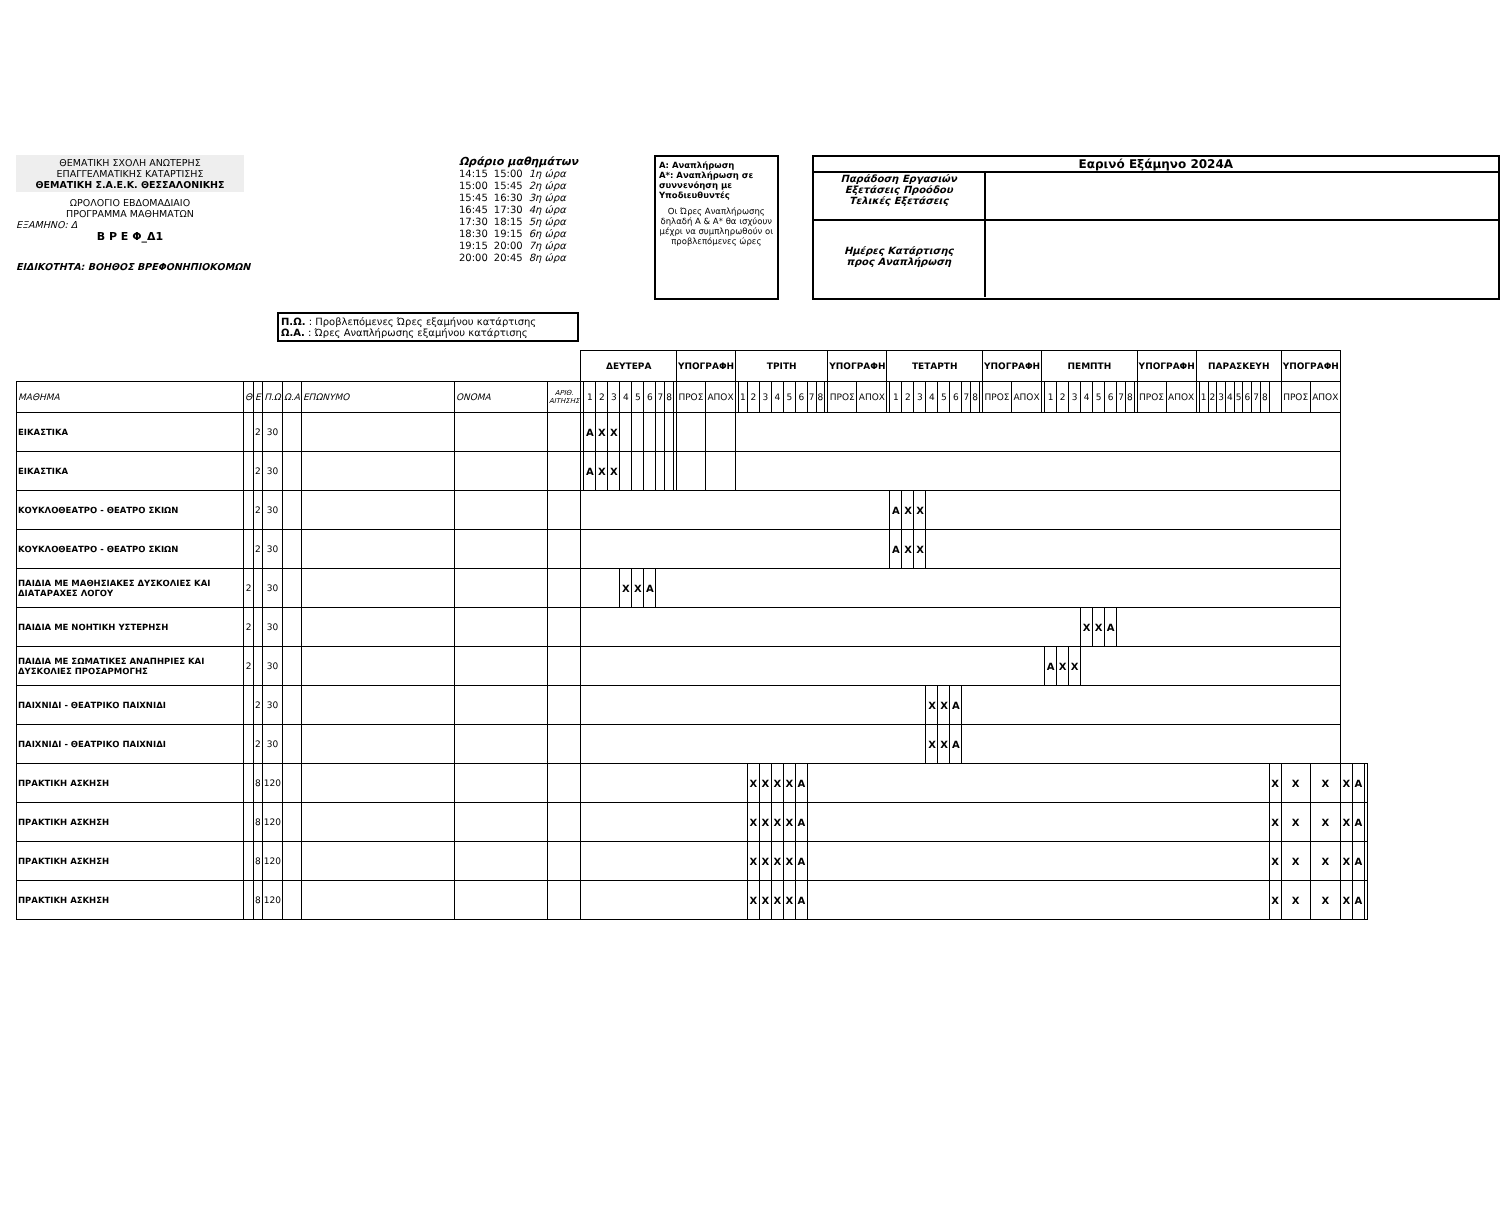ΘΕΜΑΤΙΚΗ ΣΧΟΛΗ ΑΝΩΤΕΡΗΣ
ΕΠΑΓΓΕΛΜΑΤΙΚΗΣ ΚΑΤΑΡΤΙΣΗΣ
ΘΕΜΑΤΙΚΗ Σ.Α.Ε.Κ. ΘΕΣΣΑΛΟΝΙΚΗΣ
ΩΡΟΛΟΓΙΟ ΕΒΔΟΜΑΔΙΑΙΟ
ΠΡΟΓΡΑΜΜΑ ΜΑΘΗΜΑΤΩΝ
ΕΞΑΜΗΝΟ: Δ
Β Ρ Ε Φ_Δ1
ΕΙΔΙΚΟΤΗΤΑ: ΒΟΗΘΟΣ ΒΡΕΦΟΝΗΠΙΟΚΟΜΩΝ
Ωράριο μαθημάτων
| 14:15 | 15:00 | 1η ώρα |
| 15:00 | 15:45 | 2η ώρα |
| 15:45 | 16:30 | 3η ώρα |
| 16:45 | 17:30 | 4η ώρα |
| 17:30 | 18:15 | 5η ώρα |
| 18:30 | 19:15 | 6η ώρα |
| 19:15 | 20:00 | 7η ώρα |
| 20:00 | 20:45 | 8η ώρα |
Α: Αναπλήρωση
Α*: Αναπλήρωση σε συννενόηση με Υποδιευθυντές
Οι Ώρες Αναπλήρωσης δηλαδή Α & Α* θα ισχύουν μέχρι να συμπληρωθούν οι προβλεπόμενες ώρες
Εαρινό Εξάμηνο 2024Α
Παράδοση Εργασιών
Εξετάσεις Προόδου
Τελικές Εξετάσεις
Ημέρες Κατάρτισης
προς Αναπλήρωση
Π.Ω. : Προβλεπόμενες Ώρες εξαμήνου κατάρτισης
Ω.Α. : Ώρες Αναπλήρωσης εξαμήνου κατάρτισης
| | | | | | | | | ΔΕΥΤΕΡΑ | | | | | | | | | | ΥΠΟΓΡΑΦΗ | | ΤΡΙΤΗ | | | | | | | | | | ΥΠΟΓΡΑΦΗ | | ΤΕΤΑΡΤΗ | | | | | | | | | | ΥΠΟΓΡΑΦΗ | | ΠΕΜΠΤΗ | | | | | | | | | | ΥΠΟΓΡΑΦΗ | | ΠΑΡΑΣΚΕΥΗ | | | | | | | | | | ΥΠΟΓΡΑΦΗ | | | | |
| --- | --- | --- | --- | --- | --- | --- | --- | --- | --- | --- | --- | --- | --- | --- | --- | --- | --- | --- | --- | --- | --- | --- | --- | --- | --- | --- | --- | --- | --- | --- | --- | --- | --- | --- | --- | --- | --- | --- | --- | --- | --- | --- | --- | --- | --- | --- | --- | --- | --- | --- | --- | --- | --- | --- | --- | --- | --- | --- | --- | --- | --- | --- | --- | --- | --- | --- | --- | --- | --- | --- |
| ΜΑΘΗΜΑ | Θ | Ε | Π.Ω | Ω.Α | ΕΠΩΝΥΜΟ | ΟΝΟΜΑ | ΑΡΙΘ. ΑΙΤΗΣΗΣ | | 1 | 2 | 3 | 4 | 5 | 6 | 7 | 8 | | ΠΡΟΣ | ΑΠΟΧ | | 1 | 2 | 3 | 4 | 5 | 6 | 7 | 8 | | ΠΡΟΣ | ΑΠΟΧ | | 1 | 2 | 3 | 4 | 5 | 6 | 7 | 8 | | ΠΡΟΣ | ΑΠΟΧ | | 1 | 2 | 3 | 4 | 5 | 6 | 7 | 8 | | ΠΡΟΣ | ΑΠΟΧ | | 1 | 2 | 3 | 4 | 5 | 6 | 7 | 8 | | ΠΡΟΣ | ΑΠΟΧ | | | |
| ΕΙΚΑΣΤΙΚΑ | | 2 | 30 | | | | | | Α | Χ | Χ | | | | | | | | | | | | | | | | | | | | | | | | | | | | | | | | | | | | | | | | | | | | | | | | | | | | | | | | | | | |
| ΕΙΚΑΣΤΙΚΑ | | 2 | 30 | | | | | | Α | Χ | Χ | | | | | | | | | | | | | | | | | | | | | | | | | | | | | | | | | | | | | | | | | | | | | | | | | | | | | | | | | | | |
| ΚΟΥΚΛΟΘΕΑΤΡΟ - ΘΕΑΤΡΟ ΣΚΙΩΝ | | 2 | 30 | | | | | | | | | | | | | | | | | | | | | | | | | | | | | | Α | Χ | Χ | | | | | | | | | | | | | | | | | | | | | | | | | | | | | | | | | | | |
| ΚΟΥΚΛΟΘΕΑΤΡΟ - ΘΕΑΤΡΟ ΣΚΙΩΝ | | 2 | 30 | | | | | | | | | | | | | | | | | | | | | | | | | | | | | | Α | Χ | Χ | | | | | | | | | | | | | | | | | | | | | | | | | | | | | | | | | | | |
| ΠΑΙΔΙΑ ΜΕ ΜΑΘΗΣΙΑΚΕΣ ΔΥΣΚΟΛΙΕΣ ΚΑΙ ΔΙΑΤΑΡΑΧΕΣ ΛΟΓΟΥ | 2 | | 30 | | | | | | | | | Χ | Χ | Α | | | | | | | | | | | | | | | | | | | | | | | | | | | | | | | | | | | | | | | | | | | | | | | | | | | | | | | | |
| ΠΑΙΔΙΑ ΜΕ ΝΟΗΤΙΚΗ ΥΣΤΕΡΗΣΗ | 2 | | 30 | | | | | | | | | | | | | | | | | | | | | | | | | | | | | | | | | | | | | | | | | | | | | Χ | Χ | Α | | | | | | | | | | | | | | | | | | | | |
| ΠΑΙΔΙΑ ΜΕ ΣΩΜΑΤΙΚΕΣ ΑΝΑΠΗΡΙΕΣ ΚΑΙ ΔΥΣΚΟΛΙΕΣ ΠΡΟΣΑΡΜΟΓΗΣ | 2 | | 30 | | | | | | | | | | | | | | | | | | | | | | | | | | | | | | | | | | | | | | | | | | Α | Χ | Χ | | | | | | | | | | | | | | | | | | | | | | | |
| ΠΑΙΧΝΙΔΙ - ΘΕΑΤΡΙΚΟ ΠΑΙΧΝΙΔΙ | | 2 | 30 | | | | | | | | | | | | | | | | | | | | | | | | | | | | | | | | | Χ | Χ | Α | | | | | | | | | | | | | | | | | | | | | | | | | | | | | | | | |
| ΠΑΙΧΝΙΔΙ - ΘΕΑΤΡΙΚΟ ΠΑΙΧΝΙΔΙ | | 2 | 30 | | | | | | | | | | | | | | | | | | | | | | | | | | | | | | | | | Χ | Χ | Α | | | | | | | | | | | | | | | | | | | | | | | | | | | | | | | | |
| ΠΡΑΚΤΙΚΗ ΑΣΚΗΣΗ | | 8 | 120 | | | | | | | | | | | | | | | | | | | Χ | Χ | Χ | Χ | Α | | | | | | | | | | | | | | | | | | | | | | | | | | | | | | | | | | | | | | | Χ | Χ | Χ | Χ | Α | |
| ΠΡΑΚΤΙΚΗ ΑΣΚΗΣΗ | | 8 | 120 | | | | | | | | | | | | | | | | | | | Χ | Χ | Χ | Χ | Α | | | | | | | | | | | | | | | | | | | | | | | | | | | | | | | | | | | | | | | Χ | Χ | Χ | Χ | Α | |
| ΠΡΑΚΤΙΚΗ ΑΣΚΗΣΗ | | 8 | 120 | | | | | | | | | | | | | | | | | | | Χ | Χ | Χ | Χ | Α | | | | | | | | | | | | | | | | | | | | | | | | | | | | | | | | | | | | | | | Χ | Χ | Χ | Χ | Α | |
| ΠΡΑΚΤΙΚΗ ΑΣΚΗΣΗ | | 8 | 120 | | | | | | | | | | | | | | | | | | | Χ | Χ | Χ | Χ | Α | | | | | | | | | | | | | | | | | | | | | | | | | | | | | | | | | | | | | | | Χ | Χ | Χ | Χ | Α | |